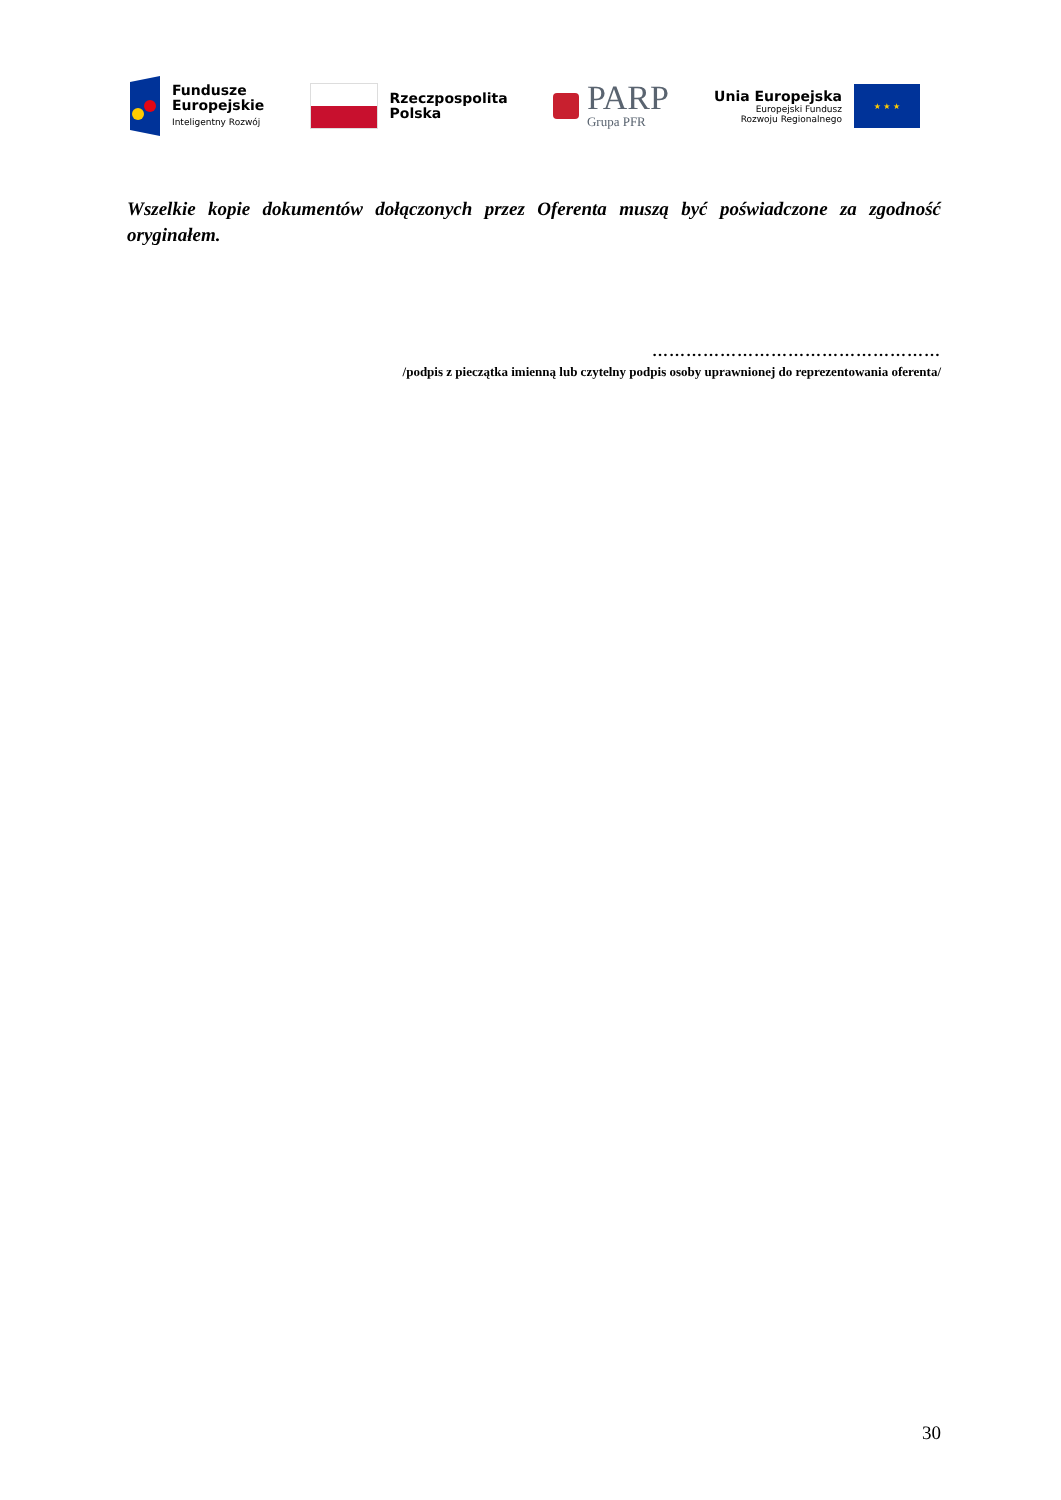Fundusze
Europejskie
Inteligentny Rozwój
Rzeczpospolita
Polska
PARP
Grupa PFR
Unia Europejska
Europejski Fundusz
Rozwoju Regionalnego
★ ★ ★
Wszelkie kopie dokumentów dołączonych przez Oferenta muszą być poświadczone za zgodność oryginałem.
……………………………………………
/podpis z pieczątka imienną lub czytelny podpis osoby uprawnionej do reprezentowania oferenta/
30